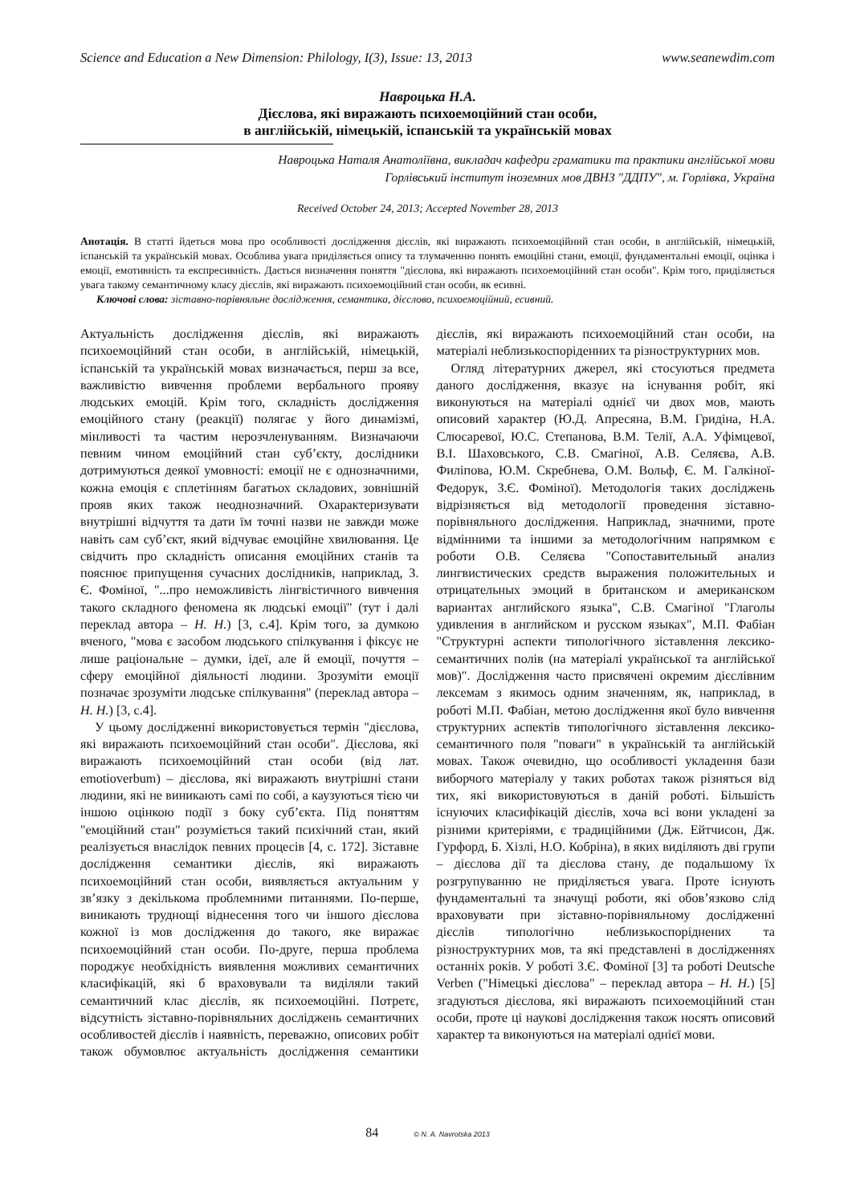Science and Education a New Dimension: Philology, I(3), Issue: 13, 2013 www.seanewdim.com
Навроцька Н.А.
Дієслова, які виражають психоемоційний стан особи,
в англійській, німецькій, іспанській та українській мовах
Навроцька Наталя Анатоліївна, викладач кафедри граматики та практики англійської мови
Горлівський інститут іноземних мов ДВНЗ "ДДПУ", м. Горлівка, Україна
Received October 24, 2013; Accepted November 28, 2013
Анотація. В статті йдеться мова про особливості дослідження дієслів, які виражають психоемоційний стан особи, в англійській, німецькій, іспанській та українській мовах. Особлива увага приділяється опису та тлумаченню понять емоційні стани, емоції, фундаментальні емоції, оцінка і емоції, емотивність та експресивність. Дається визначення поняття "дієслова, які виражають психоемоційний стан особи". Крім того, приділяється увага такому семантичному класу дієслів, які виражають психоемоційний стан особи, як есивні.
Ключові слова: зіставно-порівняльне дослідження, семантика, дієслово, психоемоційний, есивний.
Актуальність дослідження дієслів, які виражають психоемоційний стан особи, в англійській, німецькій, іспанській та українській мовах визначається, перш за все, важливістю вивчення проблеми вербального прояву людських емоцій. Крім того, складність дослідження емоційного стану (реакції) полягає у його динамізмі, мінливості та частим нерозчленуванням. Визначаючи певним чином емоційний стан суб’єкту, дослідники дотримуються деякої умовності: емоції не є однозначними, кожна емоція є сплетінням багатьох складових, зовнішній прояв яких також неоднозначний. Охарактеризувати внутрішні відчуття та дати їм точні назви не завжди може навіть сам суб’єкт, який відчуває емоційне хвилювання. Це свідчить про складність описання емоційних станів та пояснює припущення сучасних дослідників, наприклад, З. Є. Фоміної, "...про неможливість лінгвістичного вивчення такого складного феномена як людські емоції" (тут і далі переклад автора – Н. Н.) [3, с.4]. Крім того, за думкою вченого, "мова є засобом людського спілкування і фіксує не лише раціональне – думки, ідеї, але й емоції, почуття – сферу емоційної діяльності людини. Зрозуміти емоції позначає зрозуміти людське спілкування" (переклад автора – Н. Н.) [3, с.4].
У цьому дослідженні використовується термін "дієслова, які виражають психоемоційний стан особи". Дієслова, які виражають психоемоційний стан особи (від лат. emotioverbum) – дієслова, які виражають внутрішні стани людини, які не виникають самі по собі, а каузуються тією чи іншою оцінкою події з боку суб’єкта. Під поняттям "емоційний стан" розуміється такий психічний стан, який реалізується внаслідок певних процесів [4, с. 172]. Зіставне дослідження семантики дієслів, які виражають психоемоційний стан особи, виявляється актуальним у зв’язку з декількома проблемними питаннями. По-перше, виникають труднощі віднесення того чи іншого дієслова кожної із мов дослідження до такого, яке виражає психоемоційний стан особи. По-друге, перша проблема породжує необхідність виявлення можливих семантичних класифікацій, які б враховували та виділяли такий семантичний клас дієслів, як психоемоційні. Потретє, відсутність зіставно-порівняльних досліджень семантичних особливостей дієслів і наявність, переважно, описових робіт також обумовлює актуальність дослідження семантики дієслів, які виражають психоемоційний стан особи, на матеріалі неблизькоспоріденних та різноструктурних мов.
Огляд літературних джерел, які стосуються предмета даного дослідження, вказує на існування робіт, які виконуються на матеріалі однієї чи двох мов, мають описовий характер (Ю.Д. Апресяна, В.М. Гридіна, Н.А. Слюсаревої, Ю.С. Степанова, В.М. Телії, А.А. Уфімцевої, В.І. Шаховського, С.В. Смагіної, А.В. Селяєва, А.В. Филіпова, Ю.М. Скребнева, О.М. Вольф, Є. М. Галкіної-Федорук, З.Є. Фоміної). Методологія таких досліджень відрізняється від методології проведення зіставно-порівняльного дослідження. Наприклад, значними, проте відмінними та іншими за методологічним напрямком є роботи О.В. Селяєва "Сопоставительный анализ лингвистических средств выражения положительных и отрицательных эмоций в британском и американском вариантах английского языка", С.В. Смагіної "Глаголы удивления в английском и русском языках", М.П. Фабіан "Структурні аспекти типологічного зіставлення лексико-семантичних полів (на матеріалі української та англійської мов)". Дослідження часто присвячені окремим дієслівним лексемам з якимось одним значенням, як, наприклад, в роботі М.П. Фабіан, метою дослідження якої було вивчення структурних аспектів типологічного зіставлення лексико-семантичного поля "поваги" в українській та англійській мовах. Також очевидно, що особливості укладення бази виборчого матеріалу у таких роботах також різняться від тих, які використовуються в даній роботі. Більшість існуючих класифікацій дієслів, хоча всі вони укладені за різними критеріями, є традиційними (Дж. Ейтчисон, Дж. Гурфорд, Б. Хізлі, Н.О. Кобріна), в яких виділяють дві групи – дієслова дії та дієслова стану, де подальшому їх розгрупуванню не приділяється увага. Проте існують фундаментальні та значущі роботи, які обов’язково слід враховувати при зіставно-порівняльному дослідженні дієслів типологічно неблизькоспоріднених та різноструктурних мов, та які представлені в дослідженнях останніх років. У роботі З.Є. Фоміної [3] та роботі Deutsche Verben ("Німецькі дієслова" – переклад автора – Н. Н.) [5] згадуються дієслова, які виражають психоемоційний стан особи, проте ці наукові дослідження також носять описовий характер та виконуються на матеріалі однієї мови.
84 © N. A. Navrotska 2013